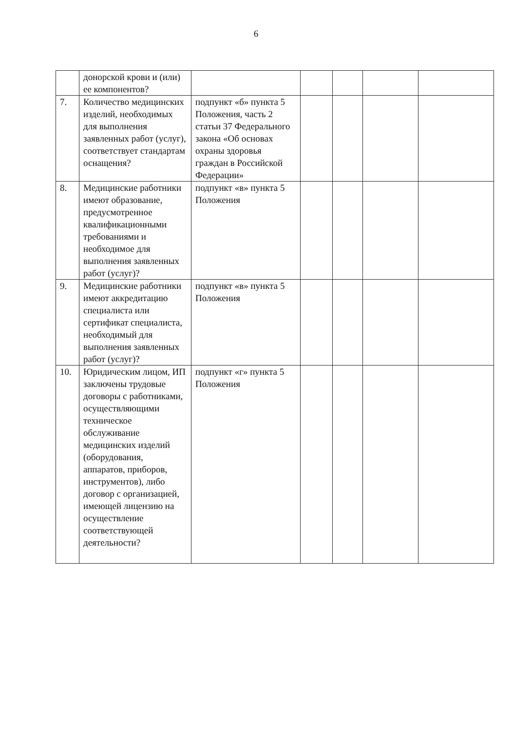6
| | донорской крови и (или) ее компонентов? | | | | | |
| 7. | Количество медицинских изделий, необходимых для выполнения заявленных работ (услуг), соответствует стандартам оснащения? | подпункт «б» пункта 5 Положения, часть 2 статьи 37 Федерального закона «Об основах охраны здоровья граждан в Российской Федерации» | | | | |
| 8. | Медицинские работники имеют образование, предусмотренное квалификационными требованиями и необходимое для выполнения заявленных работ (услуг)? | подпункт «в» пункта 5 Положения | | | | |
| 9. | Медицинские работники имеют аккредитацию специалиста или сертификат специалиста, необходимый для выполнения заявленных работ (услуг)? | подпункт «в» пункта 5 Положения | | | | |
| 10. | Юридическим лицом, ИП заключены трудовые договоры с работниками, осуществляющими техническое обслуживание медицинских изделий (оборудования, аппаратов, приборов, инструментов), либо договор с организацией, имеющей лицензию на осуществление соответствующей деятельности? | подпункт «г» пункта 5 Положения | | | | |